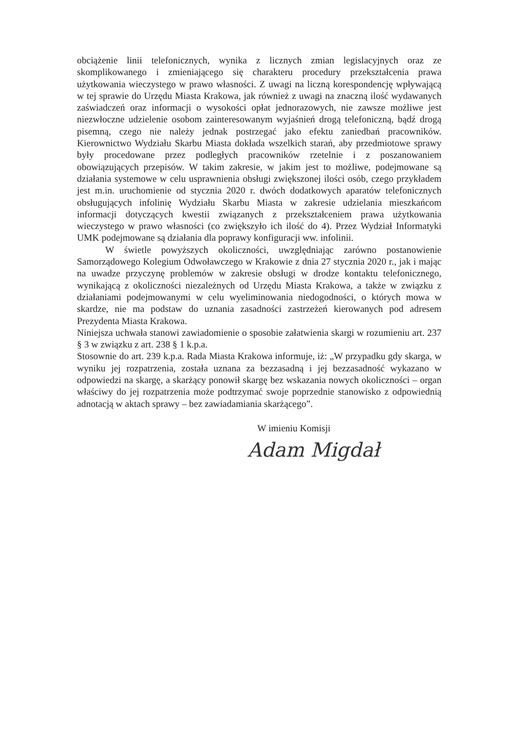obciążenie linii telefonicznych, wynika z licznych zmian legislacyjnych oraz ze skomplikowanego i zmieniającego się charakteru procedury przekształcenia prawa użytkowania wieczystego w prawo własności. Z uwagi na liczną korespondencję wpływającą w tej sprawie do Urzędu Miasta Krakowa, jak również z uwagi na znaczną ilość wydawanych zaświadczeń oraz informacji o wysokości opłat jednorazowych, nie zawsze możliwe jest niezwłoczne udzielenie osobom zainteresowanym wyjaśnień drogą telefoniczną, bądź drogą pisemną, czego nie należy jednak postrzegać jako efektu zaniedbań pracowników. Kierownictwo Wydziału Skarbu Miasta dokłada wszelkich starań, aby przedmiotowe sprawy były procedowane przez podległych pracowników rzetelnie i z poszanowaniem obowiązujących przepisów. W takim zakresie, w jakim jest to możliwe, podejmowane są działania systemowe w celu usprawnienia obsługi zwiększonej ilości osób, czego przykładem jest m.in. uruchomienie od stycznia 2020 r. dwóch dodatkowych aparatów telefonicznych obsługujących infolinię Wydziału Skarbu Miasta w zakresie udzielania mieszkańcom informacji dotyczących kwestii związanych z przekształceniem prawa użytkowania wieczystego w prawo własności (co zwiększyło ich ilość do 4). Przez Wydział Informatyki UMK podejmowane są działania dla poprawy konfiguracji ww. infolinii.
W świetle powyższych okoliczności, uwzględniając zarówno postanowienie Samorządowego Kolegium Odwoławczego w Krakowie z dnia 27 stycznia 2020 r., jak i mając na uwadze przyczynę problemów w zakresie obsługi w drodze kontaktu telefonicznego, wynikającą z okoliczności niezależnych od Urzędu Miasta Krakowa, a także w związku z działaniami podejmowanymi w celu wyeliminowania niedogodności, o których mowa w skardze, nie ma podstaw do uznania zasadności zastrzeżeń kierowanych pod adresem Prezydenta Miasta Krakowa.
Niniejsza uchwała stanowi zawiadomienie o sposobie załatwienia skargi w rozumieniu art. 237 § 3 w związku z art. 238 § 1 k.p.a.
Stosownie do art. 239 k.p.a. Rada Miasta Krakowa informuje, iż: „W przypadku gdy skarga, w wyniku jej rozpatrzenia, została uznana za bezzasadną i jej bezzasadność wykazano w odpowiedzi na skargę, a skarżący ponowił skargę bez wskazania nowych okoliczności – organ właściwy do jej rozpatrzenia może podtrzymać swoje poprzednie stanowisko z odpowiednią adnotacją w aktach sprawy – bez zawiadamiania skarżącego”.
W imieniu Komisji
Adam Migdał